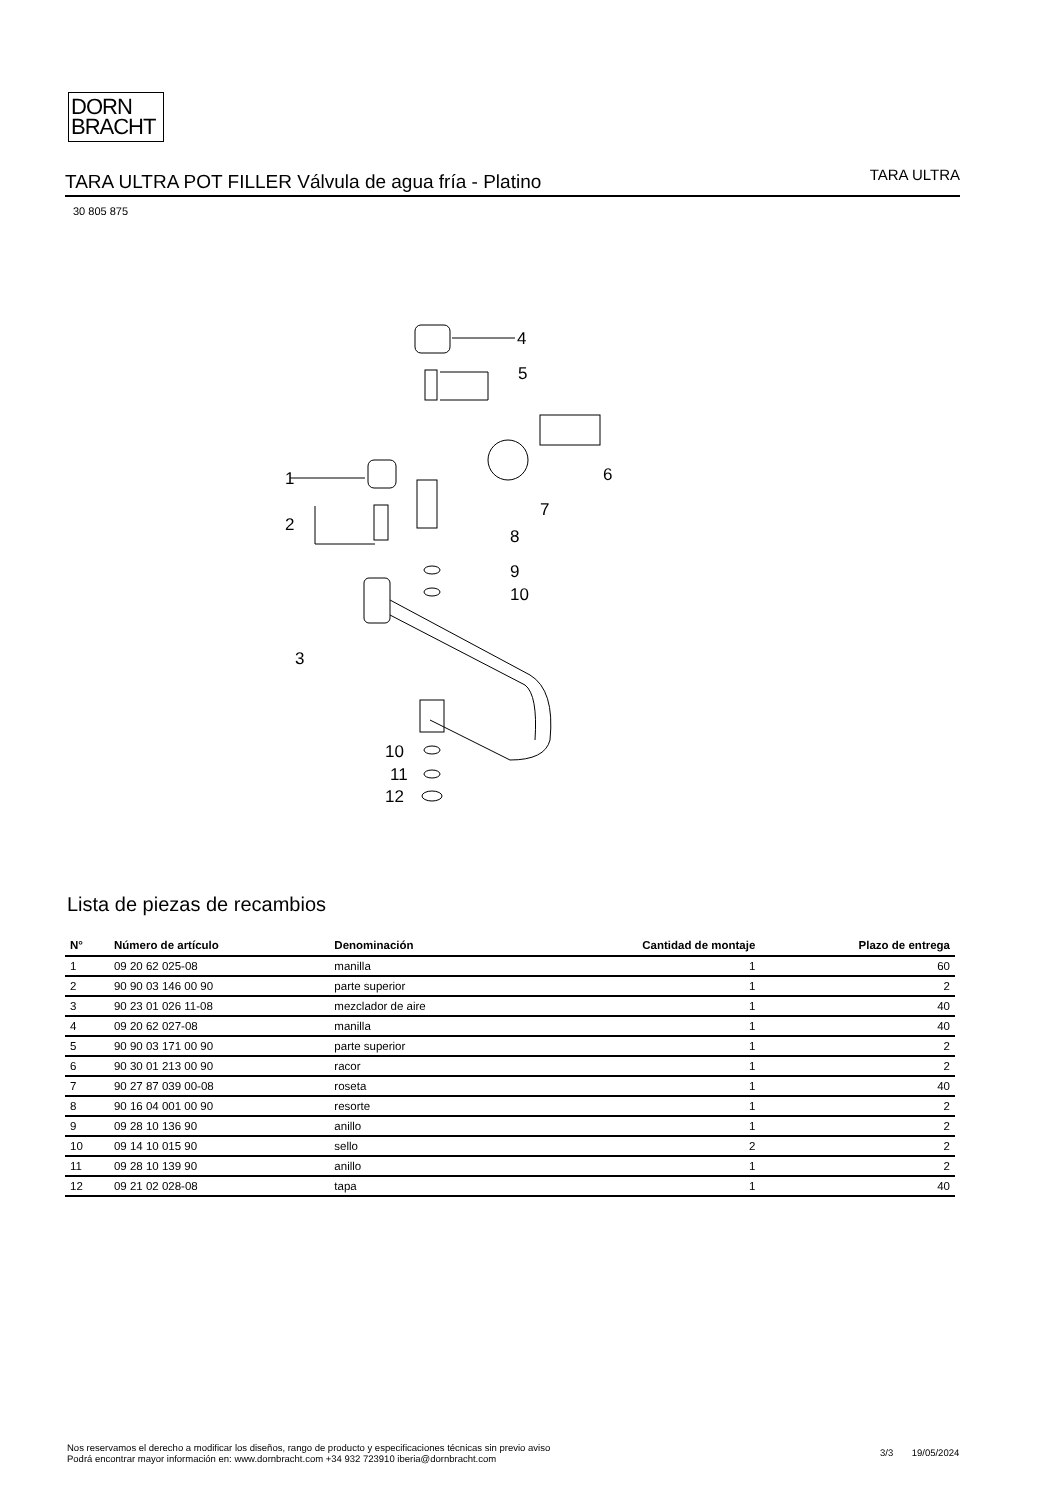DORN
BRACHT
TARA ULTRA POT FILLER Válvula de agua fría - Platino TARA ULTRA
30 805 875
4
5
6
7
8
9
10
1
2
3
10
11
12
Lista de piezas de recambios
| N° | Número de artículo | Denominación | Cantidad de montaje | Plazo de entrega |
| --- | --- | --- | --- | --- |
| 1 | 09 20 62 025-08 | manilla | 1 | 60 |
| 2 | 90 90 03 146 00 90 | parte superior | 1 | 2 |
| 3 | 90 23 01 026 11-08 | mezclador de aire | 1 | 40 |
| 4 | 09 20 62 027-08 | manilla | 1 | 40 |
| 5 | 90 90 03 171 00 90 | parte superior | 1 | 2 |
| 6 | 90 30 01 213 00 90 | racor | 1 | 2 |
| 7 | 90 27 87 039 00-08 | roseta | 1 | 40 |
| 8 | 90 16 04 001 00 90 | resorte | 1 | 2 |
| 9 | 09 28 10 136 90 | anillo | 1 | 2 |
| 10 | 09 14 10 015 90 | sello | 2 | 2 |
| 11 | 09 28 10 139 90 | anillo | 1 | 2 |
| 12 | 09 21 02 028-08 | tapa | 1 | 40 |
Nos reservamos el derecho a modificar los diseños, rango de producto y especificaciones técnicas sin previo aviso
Podrá encontrar mayor información en: www.dornbracht.com +34 932 723910 iberia@dornbracht.com
3/3 19/05/2024